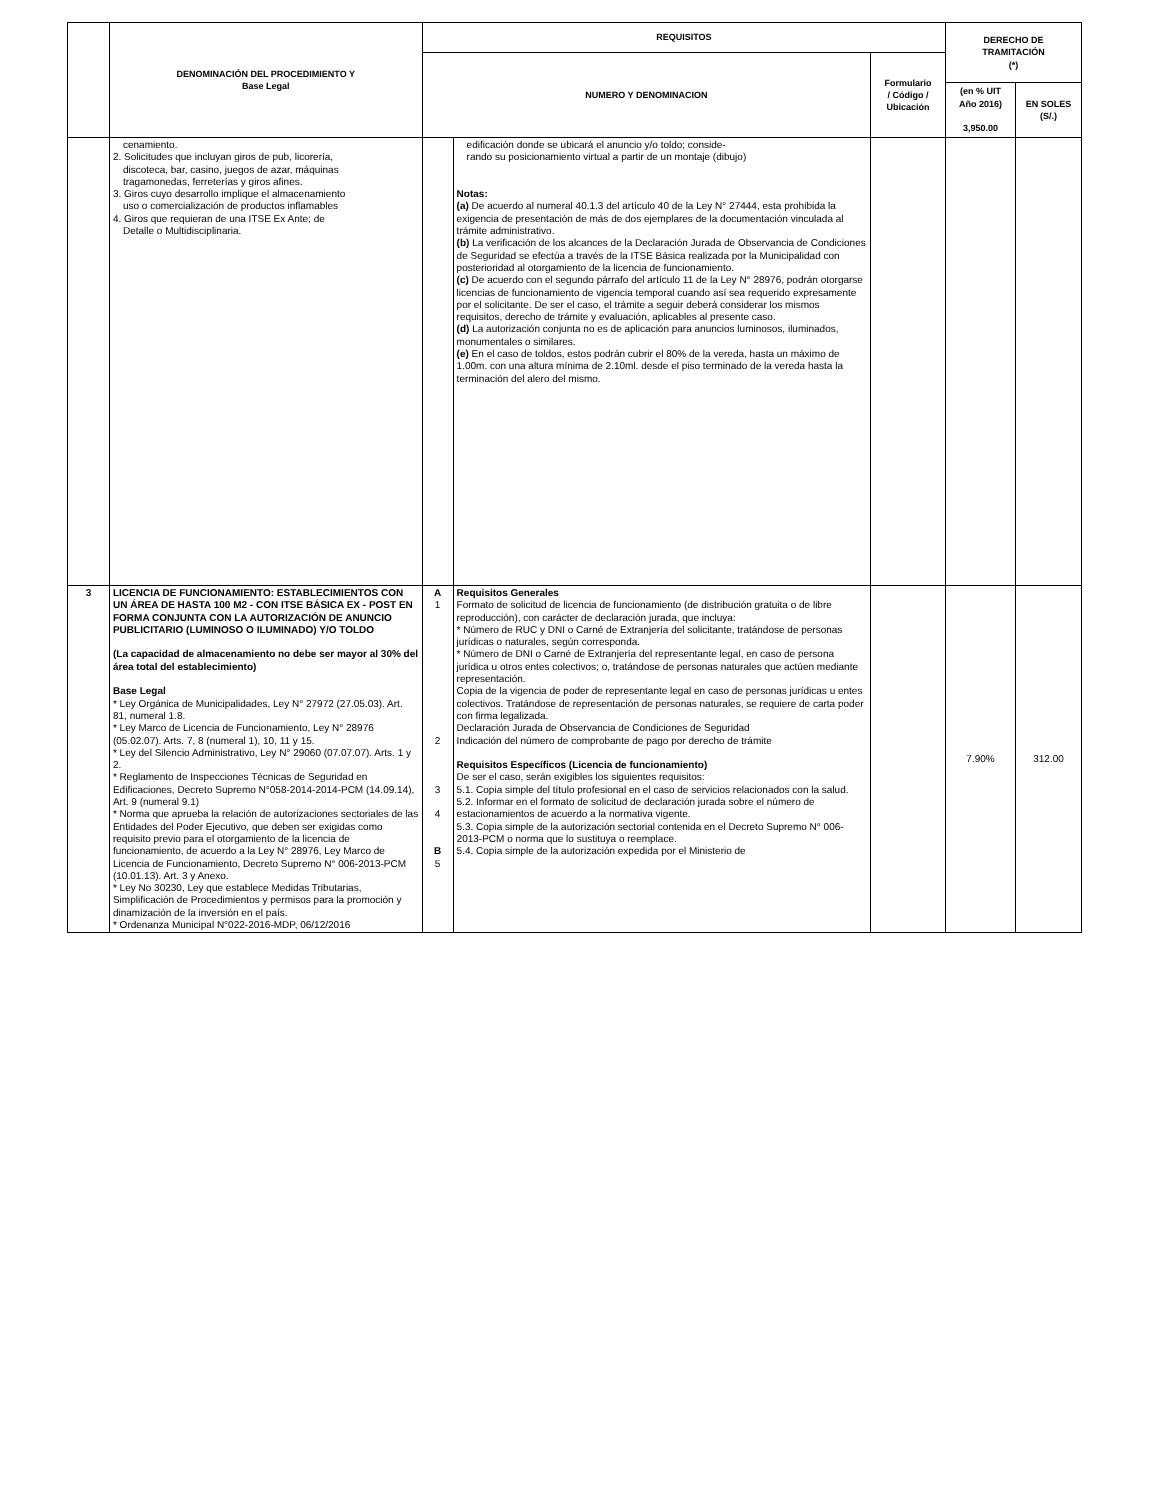| | DENOMINACIÓN DEL PROCEDIMIENTO Y Base Legal | REQUISITOS | | | DERECHO DE TRAMITACIÓN (*) | |
| --- | --- | --- | --- | --- | --- | --- |
| | | NUMERO Y DENOMINACION | | Formulario / Código / Ubicación | | |
| | | | | | (en % UIT Año 2016) 3,950.00 | EN SOLES (S/.) |
| | cenamiento. 2. Solicitudes que incluyan giros de pub, licorería, discoteca, bar, casino, juegos de azar, máquinas tragamonedas, ferreterías y giros afines. 3. Giros cuyo desarrollo implique el almacenamiento uso o comercialización de productos inflamables 4. Giros que requieran de una ITSE Ex Ante; de Detalle o Multidisciplinaria. | | edificación donde se ubicará el anuncio y/o toldo; conside- rando su posicionamiento virtual a partir de un montaje (dibujo) Notas: (a) De acuerdo al numeral 40.1.3 del artículo 40 de la Ley N° 27444, esta prohibida la exigencia de presentación de más de dos ejemplares de la documentación vinculada al trámite administrativo. (b) La verificación de los alcances de la Declaración Jurada de Observancia de Condiciones de Seguridad se efectúa a través de la ITSE Básica realizada por la Municipalidad con posterioridad al otorgamiento de la licencia de funcionamiento. (c) De acuerdo con el segundo párrafo del artículo 11 de la Ley N° 28976, podrán otorgarse licencias de funcionamiento de vigencia temporal cuando así sea requerido expresamente por el solicitante. De ser el caso, el trámite a seguir deberá considerar los mismos requisitos, derecho de trámite y evaluación, aplicables al presente caso. (d) La autorización conjunta no es de aplicación para anuncios luminosos, iluminados, monumentales o similares. (e) En el caso de toldos, estos podrán cubrir el 80% de la vereda, hasta un máximo de 1.00m. con una altura mínima de 2.10ml. desde el piso terminado de la vereda hasta la terminación del alero del mismo. | | | |
| 3 | LICENCIA DE FUNCIONAMIENTO: ESTABLECIMIENTOS CON UN ÁREA DE HASTA 100 M2 - CON ITSE BÁSICA EX - POST EN FORMA CONJUNTA CON LA AUTORIZACIÓN DE ANUNCIO PUBLICITARIO (LUMINOSO O ILUMINADO) Y/O TOLDO (La capacidad de almacenamiento no debe ser mayor al 30% del área total del establecimiento) Base Legal * Ley Orgánica de Municipalidades, Ley N° 27972 (27.05.03). Art. 81, numeral 1.8. * Ley Marco de Licencia de Funcionamiento, Ley N° 28976 (05.02.07). Arts. 7, 8 (numeral 1), 10, 11 y 15. * Ley del Silencio Administrativo, Ley N° 29060 (07.07.07). Arts. 1 y 2. * Reglamento de Inspecciones Técnicas de Seguridad en Edificaciones, Decreto Supremo N°058-2014-2014-PCM (14.09.14), Art. 9 (numeral 9.1) * Norma que aprueba la relación de autorizaciones sectoriales de las Entidades del Poder Ejecutivo, que deben ser exigidas como requisito previo para el otorgamiento de la licencia de funcionamiento, de acuerdo a la Ley N° 28976, Ley Marco de Licencia de Funcionamiento, Decreto Supremo N° 006-2013-PCM (10.01.13). Art. 3 y Anexo. * Ley No 30230, Ley que establece Medidas Tributarias, Simplificación de Procedimientos y permisos para la promoción y dinamización de la inversión en el país. * Ordenanza Municipal N°022-2016-MDP, 06/12/2016 | A 1 2 3 4 B 5 | Requisitos Generales Formato de solicitud de licencia de funcionamiento (de distribución gratuita o de libre reproducción), con carácter de declaración jurada, que incluya: * Número de RUC y DNI o Carné de Extranjería del solicitante, tratándose de personas jurídicas o naturales, según corresponda. * Número de DNI o Carné de Extranjería del representante legal, en caso de persona jurídica u otros entes colectivos; o, tratándose de personas naturales que actúen mediante representación. Copia de la vigencia de poder de representante legal en caso de personas jurídicas u entes colectivos. Tratándose de representación de personas naturales, se requiere de carta poder con firma legalizada. Declaración Jurada de Observancia de Condiciones de Seguridad Indicación del número de comprobante de pago por derecho de trámite Requisitos Específicos (Licencia de funcionamiento) De ser el caso, serán exigibles los siguientes requisitos: 5.1. Copia simple del título profesional en el caso de servicios relacionados con la salud. 5.2. Informar en el formato de solicitud de declaración jurada sobre el número de estacionamientos de acuerdo a la normativa vigente. 5.3. Copia simple de la autorización sectorial contenida en el Decreto Supremo N° 006-2013-PCM o norma que lo sustituya o reemplace. 5.4. Copia simple de la autorización expedida por el Ministerio de | | 7.90% | 312.00 |